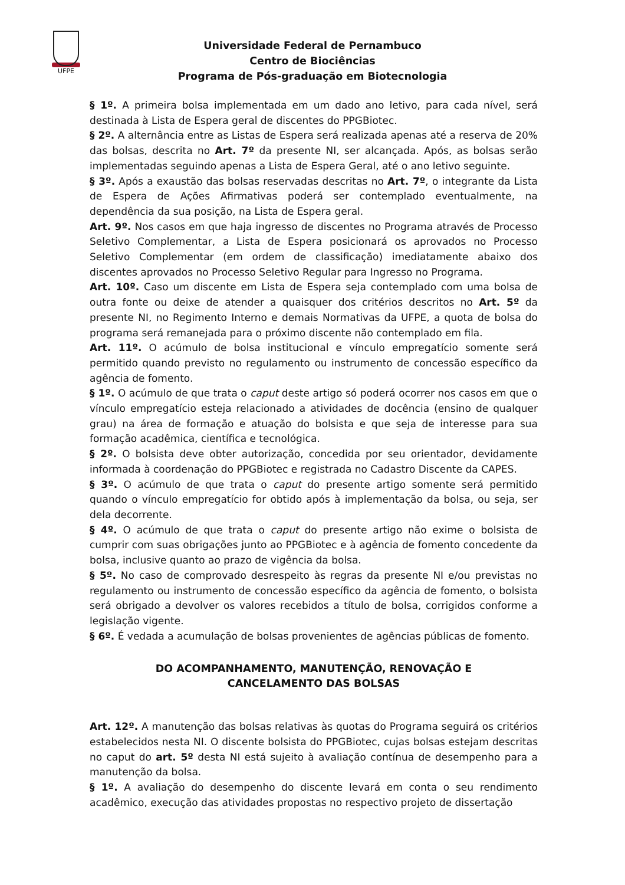UFPE
Universidade Federal de Pernambuco
Centro de Biociências
Programa de Pós-graduação em Biotecnologia
§ 1º. A primeira bolsa implementada em um dado ano letivo, para cada nível, será destinada à Lista de Espera geral de discentes do PPGBiotec.
§ 2º. A alternância entre as Listas de Espera será realizada apenas até a reserva de 20% das bolsas, descrita no Art. 7º da presente NI, ser alcançada. Após, as bolsas serão implementadas seguindo apenas a Lista de Espera Geral, até o ano letivo seguinte.
§ 3º. Após a exaustão das bolsas reservadas descritas no Art. 7º, o integrante da Lista de Espera de Ações Afirmativas poderá ser contemplado eventualmente, na dependência da sua posição, na Lista de Espera geral.
Art. 9º. Nos casos em que haja ingresso de discentes no Programa através de Processo Seletivo Complementar, a Lista de Espera posicionará os aprovados no Processo Seletivo Complementar (em ordem de classificação) imediatamente abaixo dos discentes aprovados no Processo Seletivo Regular para Ingresso no Programa.
Art. 10º. Caso um discente em Lista de Espera seja contemplado com uma bolsa de outra fonte ou deixe de atender a quaisquer dos critérios descritos no Art. 5º da presente NI, no Regimento Interno e demais Normativas da UFPE, a quota de bolsa do programa será remanejada para o próximo discente não contemplado em fila.
Art. 11º. O acúmulo de bolsa institucional e vínculo empregatício somente será permitido quando previsto no regulamento ou instrumento de concessão específico da agência de fomento.
§ 1º. O acúmulo de que trata o caput deste artigo só poderá ocorrer nos casos em que o vínculo empregatício esteja relacionado a atividades de docência (ensino de qualquer grau) na área de formação e atuação do bolsista e que seja de interesse para sua formação acadêmica, científica e tecnológica.
§ 2º. O bolsista deve obter autorização, concedida por seu orientador, devidamente informada à coordenação do PPGBiotec e registrada no Cadastro Discente da CAPES.
§ 3º. O acúmulo de que trata o caput do presente artigo somente será permitido quando o vínculo empregatício for obtido após à implementação da bolsa, ou seja, ser dela decorrente.
§ 4º. O acúmulo de que trata o caput do presente artigo não exime o bolsista de cumprir com suas obrigações junto ao PPGBiotec e à agência de fomento concedente da bolsa, inclusive quanto ao prazo de vigência da bolsa.
§ 5º. No caso de comprovado desrespeito às regras da presente NI e/ou previstas no regulamento ou instrumento de concessão específico da agência de fomento, o bolsista será obrigado a devolver os valores recebidos a título de bolsa, corrigidos conforme a legislação vigente.
§ 6º. É vedada a acumulação de bolsas provenientes de agências públicas de fomento.
DO ACOMPANHAMENTO, MANUTENÇÃO, RENOVAÇÃO E
CANCELAMENTO DAS BOLSAS
Art. 12º. A manutenção das bolsas relativas às quotas do Programa seguirá os critérios estabelecidos nesta NI. O discente bolsista do PPGBiotec, cujas bolsas estejam descritas no caput do art. 5º desta NI está sujeito à avaliação contínua de desempenho para a manutenção da bolsa.
§ 1º. A avaliação do desempenho do discente levará em conta o seu rendimento acadêmico, execução das atividades propostas no respectivo projeto de dissertação